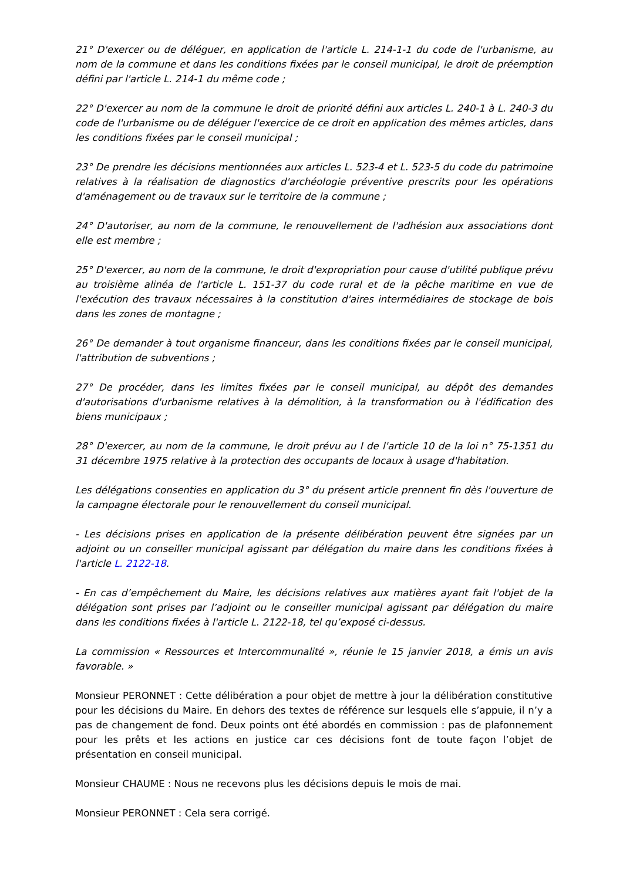21° D'exercer ou de déléguer, en application de l'article L. 214-1-1 du code de l'urbanisme, au nom de la commune et dans les conditions fixées par le conseil municipal, le droit de préemption défini par l'article L. 214-1 du même code ;
22° D'exercer au nom de la commune le droit de priorité défini aux articles L. 240-1 à L. 240-3 du code de l'urbanisme ou de déléguer l'exercice de ce droit en application des mêmes articles, dans les conditions fixées par le conseil municipal ;
23° De prendre les décisions mentionnées aux articles L. 523-4 et L. 523-5 du code du patrimoine relatives à la réalisation de diagnostics d'archéologie préventive prescrits pour les opérations d'aménagement ou de travaux sur le territoire de la commune ;
24° D'autoriser, au nom de la commune, le renouvellement de l'adhésion aux associations dont elle est membre ;
25° D'exercer, au nom de la commune, le droit d'expropriation pour cause d'utilité publique prévu au troisième alinéa de l'article L. 151-37 du code rural et de la pêche maritime en vue de l'exécution des travaux nécessaires à la constitution d'aires intermédiaires de stockage de bois dans les zones de montagne ;
26° De demander à tout organisme financeur, dans les conditions fixées par le conseil municipal, l'attribution de subventions ;
27° De procéder, dans les limites fixées par le conseil municipal, au dépôt des demandes d'autorisations d'urbanisme relatives à la démolition, à la transformation ou à l'édification des biens municipaux ;
28° D'exercer, au nom de la commune, le droit prévu au I de l'article 10 de la loi n° 75-1351 du 31 décembre 1975 relative à la protection des occupants de locaux à usage d'habitation.
Les délégations consenties en application du 3° du présent article prennent fin dès l'ouverture de la campagne électorale pour le renouvellement du conseil municipal.
- Les décisions prises en application de la présente délibération peuvent être signées par un adjoint ou un conseiller municipal agissant par délégation du maire dans les conditions fixées à l'article L. 2122-18.
- En cas d’empêchement du Maire, les décisions relatives aux matières ayant fait l'objet de la délégation sont prises par l’adjoint ou le conseiller municipal agissant par délégation du maire dans les conditions fixées à l'article L. 2122-18, tel qu’exposé ci-dessus.
La commission « Ressources et Intercommunalité », réunie le 15 janvier 2018, a émis un avis favorable. »
Monsieur PERONNET : Cette délibération a pour objet de mettre à jour la délibération constitutive pour les décisions du Maire. En dehors des textes de référence sur lesquels elle s’appuie, il n’y a pas de changement de fond. Deux points ont été abordés en commission : pas de plafonnement pour les prêts et les actions en justice car ces décisions font de toute façon l’objet de présentation en conseil municipal.
Monsieur CHAUME : Nous ne recevons plus les décisions depuis le mois de mai.
Monsieur PERONNET : Cela sera corrigé.